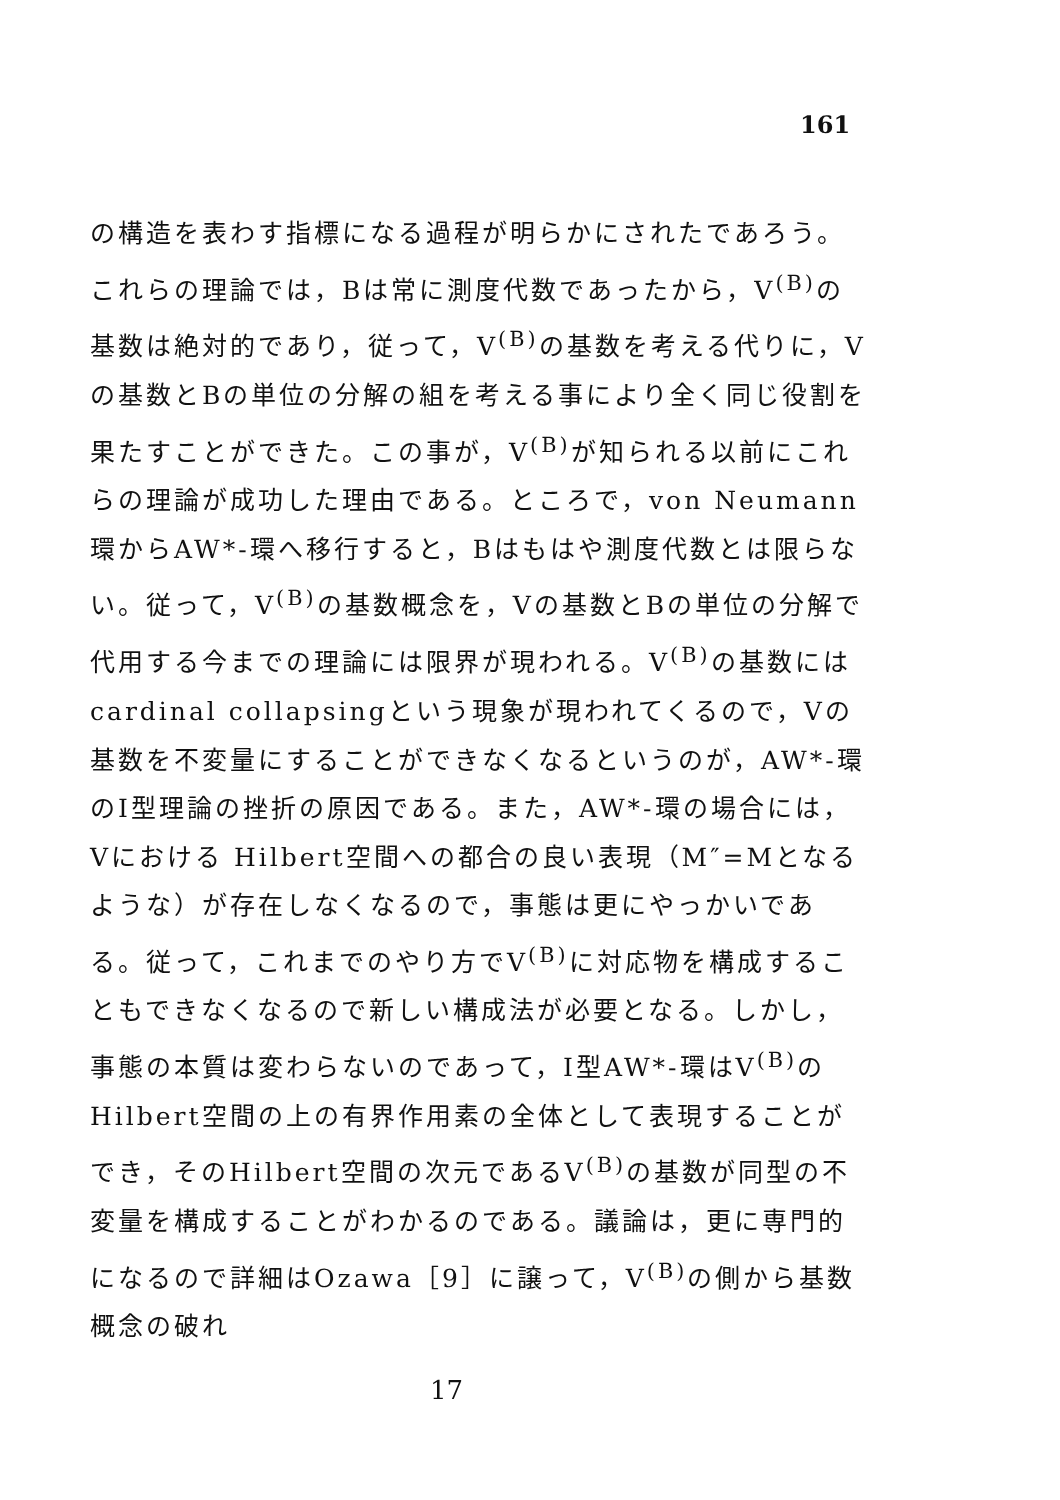161
の構造を表わす指標になる過程が明らかにされたであろう。これらの理論では，Bは常に測度代数であったから，V<sup>(B)</sup>の基数は絶対的であり，従って，V<sup>(B)</sup>の基数を考える代りに，Vの基数とBの単位の分解の組を考える事により全く同じ役割を果たすことができた。この事が，V<sup>(B)</sup>が知られる以前にこれらの理論が成功した理由である。ところで，von Neumann環からAW*-環へ移行すると，Bはもはや測度代数とは限らない。従って，V<sup>(B)</sup>の基数概念を，Vの基数とBの単位の分解で代用する今までの理論には限界が現われる。V<sup>(B)</sup>の基数にはcardinal collapsingという現象が現われてくるので，Vの基数を不変量にすることができなくなるというのが，AW*-環のI型理論の挫折の原因である。また，AW*-環の場合には，Vにおける Hilbert空間への都合の良い表現（M″=Mとなるような）が存在しなくなるので，事態は更にやっかいである。従って，これまでのやり方でV<sup>(B)</sup>に対応物を構成することもできなくなるので新しい構成法が必要となる。しかし，事態の本質は変わらないのであって，I型AW*-環はV<sup>(B)</sup>のHilbert空間の上の有界作用素の全体として表現することができ，そのHilbert空間の次元であるV<sup>(B)</sup>の基数が同型の不変量を構成することがわかるのである。議論は，更に専門的になるので詳細はOzawa［9］に譲って，V<sup>(B)</sup>の側から基数概念の破れ
17